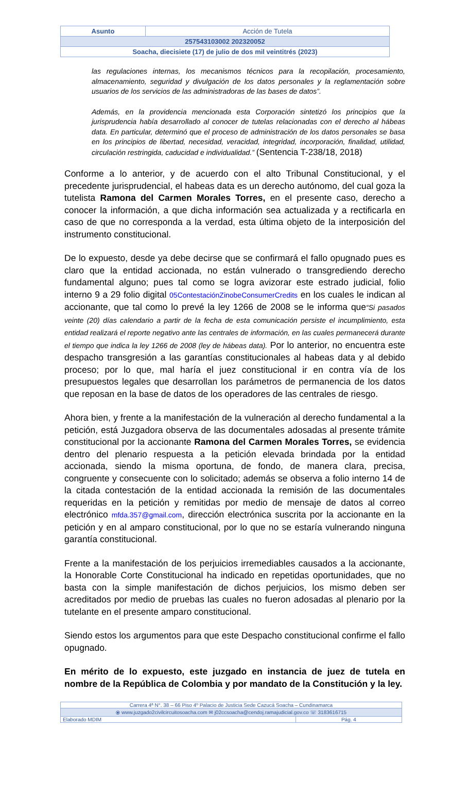| Asunto | Acción de Tutela |
| 257543103002 202320052 | |
| Soacha, diecisiete (17) de julio de dos mil veintitrés (2023) | |
las regulaciones internas, los mecanismos técnicos para la recopilación, procesamiento, almacenamiento, seguridad y divulgación de los datos personales y la reglamentación sobre usuarios de los servicios de las administradoras de las bases de datos”.
Además, en la providencia mencionada esta Corporación sintetizó los principios que la jurisprudencia había desarrollado al conocer de tutelas relacionadas con el derecho al hábeas data. En particular, determinó que el proceso de administración de los datos personales se basa en los principios de libertad, necesidad, veracidad, integridad, incorporación, finalidad, utilidad, circulación restringida, caducidad e individualidad.” (Sentencia T-238/18, 2018)
Conforme a lo anterior, y de acuerdo con el alto Tribunal Constitucional, y el precedente jurisprudencial, el habeas data es un derecho autónomo, del cual goza la tutelista Ramona del Carmen Morales Torres, en el presente caso, derecho a conocer la información, a que dicha información sea actualizada y a rectificarla en caso de que no corresponda a la verdad, esta última objeto de la interposición del instrumento constitucional.
De lo expuesto, desde ya debe decirse que se confirmará el fallo opugnado pues es claro que la entidad accionada, no están vulnerado o transgrediendo derecho fundamental alguno; pues tal como se logra avizorar este estrado judicial, folio interno 9 a 29 folio digital 05ContestaciónZinobeConsumerCredits en los cuales le indican al accionante, que tal como lo prevé la ley 1266 de 2008 se le informa que“Si pasados veinte (20) días calendario a partir de la fecha de esta comunicación persiste el incumplimiento, esta entidad realizará el reporte negativo ante las centrales de información, en las cuales permanecerá durante el tiempo que indica la ley 1266 de 2008 (ley de hábeas data). Por lo anterior, no encuentra este despacho transgresión a las garantías constitucionales al habeas data y al debido proceso; por lo que, mal haría el juez constitucional ir en contra vía de los presupuestos legales que desarrollan los parámetros de permanencia de los datos que reposan en la base de datos de los operadores de las centrales de riesgo.
Ahora bien, y frente a la manifestación de la vulneración al derecho fundamental a la petición, está Juzgadora observa de las documentales adosadas al presente trámite constitucional por la accionante Ramona del Carmen Morales Torres, se evidencia dentro del plenario respuesta a la petición elevada brindada por la entidad accionada, siendo la misma oportuna, de fondo, de manera clara, precisa, congruente y consecuente con lo solicitado; además se observa a folio interno 14 de la citada contestación de la entidad accionada la remisión de las documentales requeridas en la petición y remitidas por medio de mensaje de datos al correo electrónico mfda.357@gmail.com, dirección electrónica suscrita por la accionante en la petición y en al amparo constitucional, por lo que no se estaría vulnerando ninguna garantía constitucional.
Frente a la manifestación de los perjuicios irremediables causados a la accionante, la Honorable Corte Constitucional ha indicado en repetidas oportunidades, que no basta con la simple manifestación de dichos perjuicios, los mismo deben ser acreditados por medio de pruebas las cuales no fueron adosadas al plenario por la tutelante en el presente amparo constitucional.
Siendo estos los argumentos para que este Despacho constitucional confirme el fallo opugnado.
En mérito de lo expuesto, este juzgado en instancia de juez de tutela en nombre de la República de Colombia y por mandato de la Constitución y la ley.
| Carrera 4ª N°. 38 – 66 Piso 4º Palacio de Justicia Sede Cazucá Soacha – Cundinamarca | |
| ⦿ www.juzgado2civilcircuitosoacha.com ✉ j02ccsoacha@cendoj.ramajudicial.gov.co ☏ 3183616715 | |
| Elaborado MDIM | Pág. 4 |